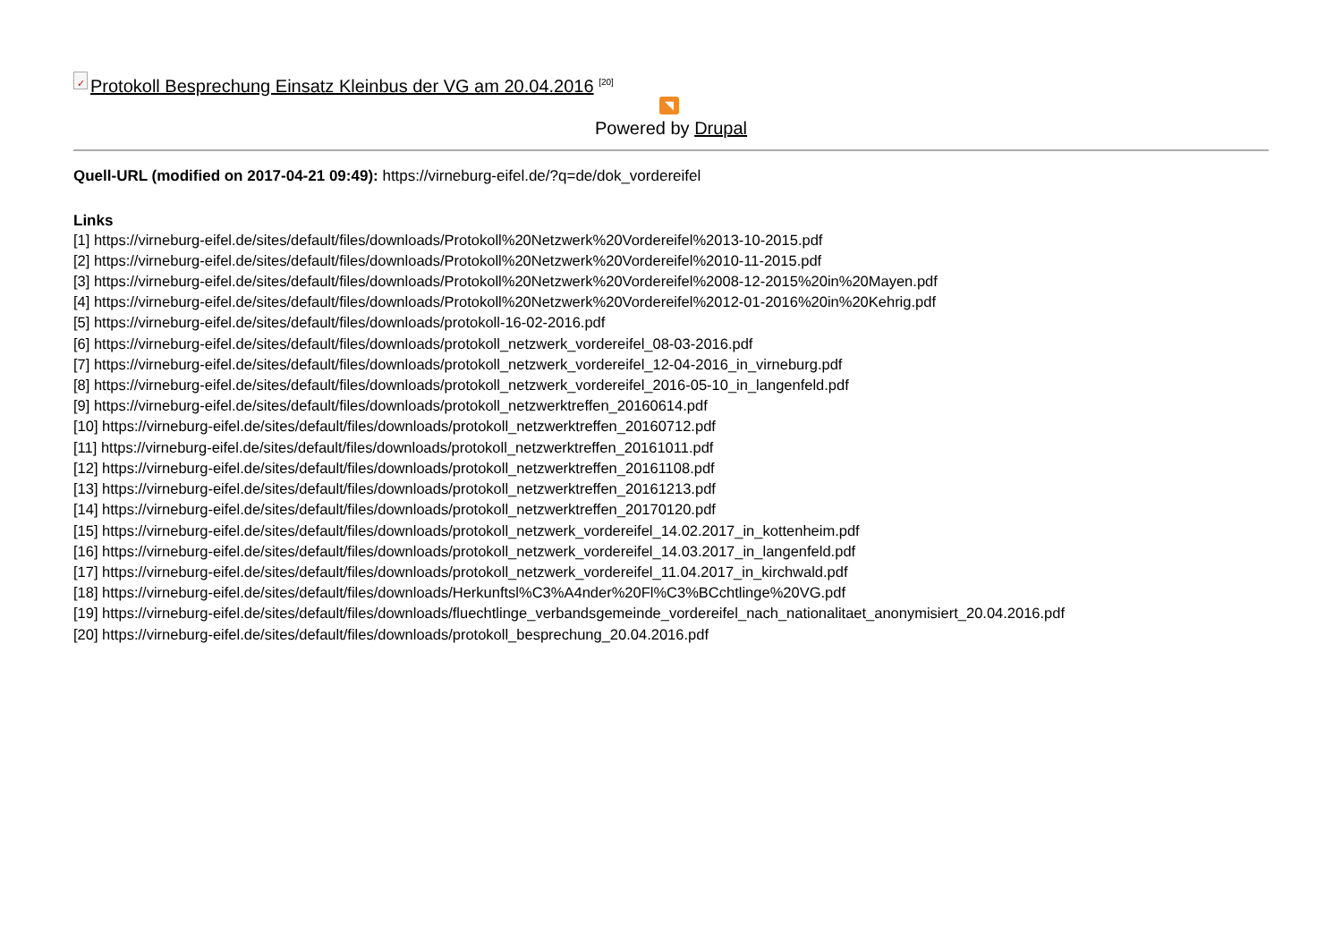✓ Protokoll Besprechung Einsatz Kleinbus der VG am 20.04.2016 <sup>[20]</sup>
◥
Powered by Drupal
Quell-URL (modified on 2017-04-21 09:49): https://virneburg-eifel.de/?q=de/dok_vordereifel
Links
[1] https://virneburg-eifel.de/sites/default/files/downloads/Protokoll%20Netzwerk%20Vordereifel%2013-10-2015.pdf
[2] https://virneburg-eifel.de/sites/default/files/downloads/Protokoll%20Netzwerk%20Vordereifel%2010-11-2015.pdf
[3] https://virneburg-eifel.de/sites/default/files/downloads/Protokoll%20Netzwerk%20Vordereifel%2008-12-2015%20in%20Mayen.pdf
[4] https://virneburg-eifel.de/sites/default/files/downloads/Protokoll%20Netzwerk%20Vordereifel%2012-01-2016%20in%20Kehrig.pdf
[5] https://virneburg-eifel.de/sites/default/files/downloads/protokoll-16-02-2016.pdf
[6] https://virneburg-eifel.de/sites/default/files/downloads/protokoll_netzwerk_vordereifel_08-03-2016.pdf
[7] https://virneburg-eifel.de/sites/default/files/downloads/protokoll_netzwerk_vordereifel_12-04-2016_in_virneburg.pdf
[8] https://virneburg-eifel.de/sites/default/files/downloads/protokoll_netzwerk_vordereifel_2016-05-10_in_langenfeld.pdf
[9] https://virneburg-eifel.de/sites/default/files/downloads/protokoll_netzwerktreffen_20160614.pdf
[10] https://virneburg-eifel.de/sites/default/files/downloads/protokoll_netzwerktreffen_20160712.pdf
[11] https://virneburg-eifel.de/sites/default/files/downloads/protokoll_netzwerktreffen_20161011.pdf
[12] https://virneburg-eifel.de/sites/default/files/downloads/protokoll_netzwerktreffen_20161108.pdf
[13] https://virneburg-eifel.de/sites/default/files/downloads/protokoll_netzwerktreffen_20161213.pdf
[14] https://virneburg-eifel.de/sites/default/files/downloads/protokoll_netzwerktreffen_20170120.pdf
[15] https://virneburg-eifel.de/sites/default/files/downloads/protokoll_netzwerk_vordereifel_14.02.2017_in_kottenheim.pdf
[16] https://virneburg-eifel.de/sites/default/files/downloads/protokoll_netzwerk_vordereifel_14.03.2017_in_langenfeld.pdf
[17] https://virneburg-eifel.de/sites/default/files/downloads/protokoll_netzwerk_vordereifel_11.04.2017_in_kirchwald.pdf
[18] https://virneburg-eifel.de/sites/default/files/downloads/Herkunftsl%C3%A4nder%20Fl%C3%BCchtlinge%20VG.pdf
[19] https://virneburg-eifel.de/sites/default/files/downloads/fluechtlinge_verbandsgemeinde_vordereifel_nach_nationalitaet_anonymisiert_20.04.2016.pdf
[20] https://virneburg-eifel.de/sites/default/files/downloads/protokoll_besprechung_20.04.2016.pdf